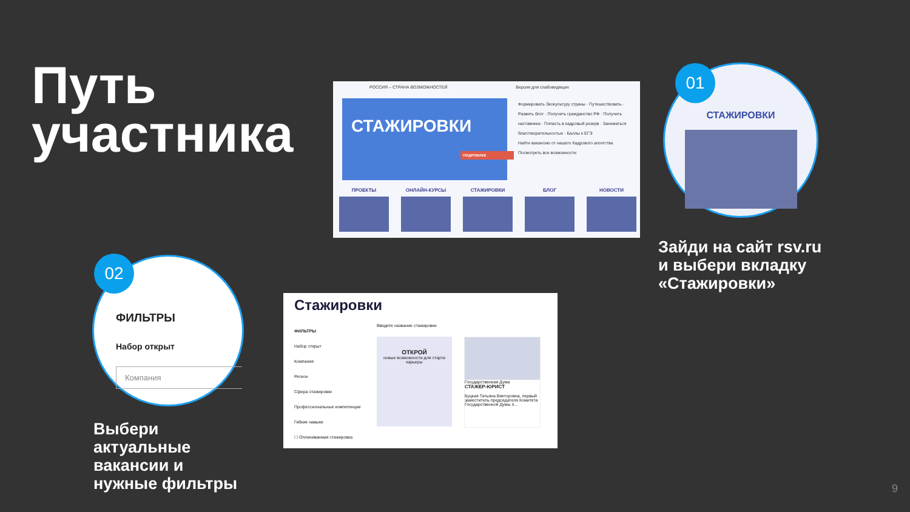Путь
участника
РОССИЯ – СТРАНА ВОЗМОЖНОСТЕЙ Версия для слабовидящих
СТАЖИРОВКИ
ПОДРОБНЕЕ
Формировать Экокультуру страны · Путешествовать · Развить блог · Получить гражданство РФ · Получить наставника · Попасть в кадровый резерв · Заниматься благотворительностью · Баллы к ЕГЭ
Найти вакансию от нашего Кадрового агентства
Посмотреть все возможности
ПРОЕКТЫ ОНЛАЙН-КУРСЫ СТАЖИРОВКИ БЛОГ НОВОСТИ
СТАЖИРОВКИ 01
Зайди на сайт rsv.ru
и выбери вкладку
«Стажировки»
Стажировки
ФИЛЬТРЫ
Набор открыт
Компания
Регион
Сфера стажировки
Профессиональные компетенции
Гибкие навыки
☐ Оплачиваемая стажировка
Введите название стажировки
ОТКРОЙ
новые возможности для старта карьеры
Государственная Дума
СТАЖЕР-ЮРИСТ
Буцкая Татьяна Викторовна, первый заместитель председателя Комитета Государственной Думы п...
ФИЛЬТРЫ
Набор открыт
Компания
02
Выбери
актуальные
вакансии и
нужные фильтры
9